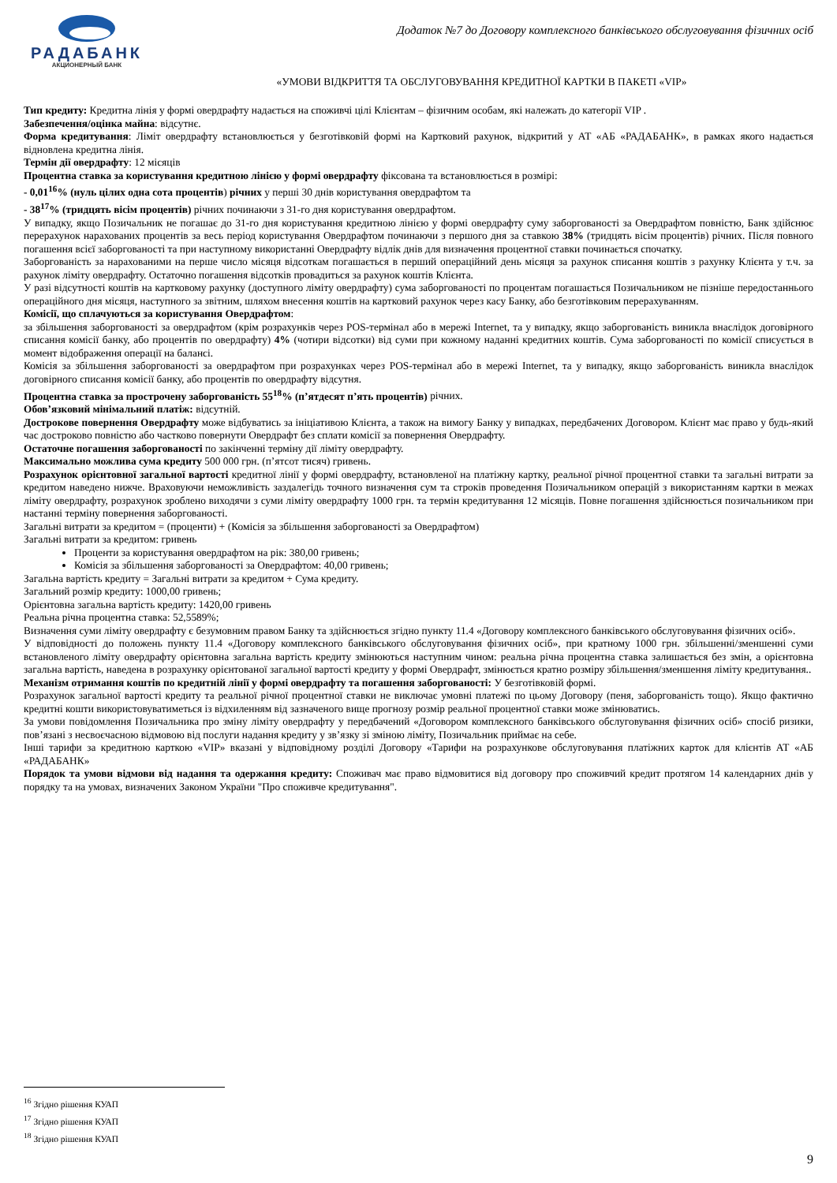РАДАБАНК
АКЦИОНЕРНЫЙ БАНК
Додаток №7 до Договору комплексного банківського обслуговування фізичних осіб
«УМОВИ ВІДКРИТТЯ ТА ОБСЛУГОВУВАННЯ КРЕДИТНОЇ КАРТКИ В ПАКЕТІ «VIP»
Тип кредиту: Кредитна лінія у формі овердрафту надається на споживчі цілі Клієнтам – фізичним особам, які належать до категорії VIP .
Забезпечення/оцінка майна: відсутнє.
Форма кредитування: Ліміт овердрафту встановлюється у безготівковій формі на Картковий рахунок, відкритий у АТ «АБ «РАДАБАНК», в рамках якого надається відновлена кредитна лінія.
Термін дії овердрафту: 12 місяців
Процентна ставка за користування кредитною лінією у формі овердрафту фіксована та встановлюється в розмірі:
- 0,01<sup>16</sup>% (нуль цілих одна сота процентів) річних у перші 30 днів користування овердрафтом та
- 38<sup>17</sup>% (тридцять вісім процентів) річних починаючи з 31-го дня користування овердрафтом.
У випадку, якщо Позичальник не погашає до 31-го дня користування кредитною лінією у формі овердрафту суму заборгованості за Овердрафтом повністю, Банк здійснює перерахунок нарахованих процентів за весь період користування Овердрафтом починаючи з першого дня за ставкою 38% (тридцять вісім процентів) річних. Після повного погашення всієї заборгованості та при наступному використанні Овердрафту відлік днів для визначення процентної ставки починається спочатку.
Заборгованість за нарахованими на перше число місяця відсоткам погашається в перший операційний день місяця за рахунок списання коштів з рахунку Клієнта у т.ч. за рахунок ліміту овердрафту. Остаточно погашення відсотків провадиться за рахунок коштів Клієнта.
У разі відсутності коштів на картковому рахунку (доступного ліміту овердрафту) сума заборгованості по процентам погашається Позичальником не пізніше передостаннього операційного дня місяця, наступного за звітним, шляхом внесення коштів на картковий рахунок через касу Банку, або безготівковим перерахуванням.
Комісії, що сплачуються за користування Овердрафтом:
за збільшення заборгованості за овердрафтом (крім розрахунків через POS-термінал або в мережі Internet, та у випадку, якщо заборгованість виникла внаслідок договірного списання комісії банку, або процентів по овердрафту) 4% (чотири відсотки) від суми при кожному наданні кредитних коштів. Сума заборгованості по комісії списується в момент відображення операції на балансі.
Комісія за збільшення заборгованості за овердрафтом при розрахунках через POS-термінал або в мережі Internet, та у випадку, якщо заборгованість виникла внаслідок договірного списання комісії банку, або процентів по овердрафту відсутня.
Процентна ставка за прострочену заборгованість 55<sup>18</sup>% (п’ятдесят п’ять процентів) річних.
Обов’язковий мінімальний платіж: відсутній.
Дострокове повернення Овердрафту може відбуватись за ініціативою Клієнта, а також на вимогу Банку у випадках, передбачених Договором. Клієнт має право у будь-який час достроково повністю або частково повернути Овердрафт без сплати комісії за повернення Овердрафту.
Остаточне погашення заборгованості по закінченні терміну дії ліміту овердрафту.
Максимально можлива сума кредиту 500 000 грн. (п’ятсот тисяч) гривень.
Розрахунок орієнтовної загальної вартості кредитної лінії у формі овердрафту, встановленої на платіжну картку, реальної річної процентної ставки та загальні витрати за кредитом наведено нижче. Враховуючи неможливість заздалегідь точного визначення сум та строків проведення Позичальником операцій з використанням картки в межах ліміту овердрафту, розрахунок зроблено виходячи з суми ліміту овердрафту 1000 грн. та термін кредитування 12 місяців. Повне погашення здійснюється позичальником при настанні терміну повернення заборгованості.
Загальні витрати за кредитом = (проценти) + (Комісія за збільшення заборгованості за Овердрафтом)
Загальні витрати за кредитом: гривень
Проценти за користування овердрафтом на рік: 380,00 гривень;
Комісія за збільшення заборгованості за Овердрафтом: 40,00 гривень;
Загальна вартість кредиту = Загальні витрати за кредитом + Сума кредиту.
Загальний розмір кредиту: 1000,00 гривень;
Орієнтовна загальна вартість кредиту: 1420,00 гривень
Реальна річна процентна ставка: 52,5589%;
Визначення суми ліміту овердрафту є безумовним правом Банку та здійснюється згідно пункту 11.4 «Договору комплексного банківського обслуговування фізичних осіб».
У відповідності до положень пункту 11.4 «Договору комплексного банківського обслуговування фізичних осіб», при кратному 1000 грн. збільшенні/зменшенні суми встановленого ліміту овердрафту орієнтовна загальна вартість кредиту змінюються наступним чином: реальна річна процентна ставка залишається без змін, а орієнтовна загальна вартість, наведена в розрахунку орієнтованої загальної вартості кредиту у формі Овердрафт, змінюється кратно розміру збільшення/зменшення ліміту кредитування..
Механізм отримання коштів по кредитній лінії у формі овердрафту та погашення заборгованості: У безготівковій формі.
Розрахунок загальної вартості кредиту та реальної річної процентної ставки не виключає умовні платежі по цьому Договору (пеня, заборгованість тощо). Якщо фактично кредитні кошти використовуватиметься із відхиленням від зазначеного вище прогнозу розмір реальної процентної ставки може змінюватись.
За умови повідомлення Позичальника про зміну ліміту овердрафту у передбачений «Договором комплексного банківського обслуговування фізичних осіб» спосіб ризики, пов’язані з несвоєчасною відмовою від послуги надання кредиту у зв’язку зі зміною ліміту, Позичальник приймає на себе.
Інші тарифи за кредитною карткою «VIP» вказані у відповідному розділі Договору «Тарифи на розрахункове обслуговування платіжних карток для клієнтів АТ «АБ «РАДАБАНК»
Порядок та умови відмови від надання та одержання кредиту: Споживач має право відмовитися від договору про споживчий кредит протягом 14 календарних днів у порядку та на умовах, визначених Законом України "Про споживче кредитування".
<sup>16</sup> Згідно рішення КУАП
<sup>17</sup> Згідно рішення КУАП
<sup>18</sup> Згідно рішення КУАП
9